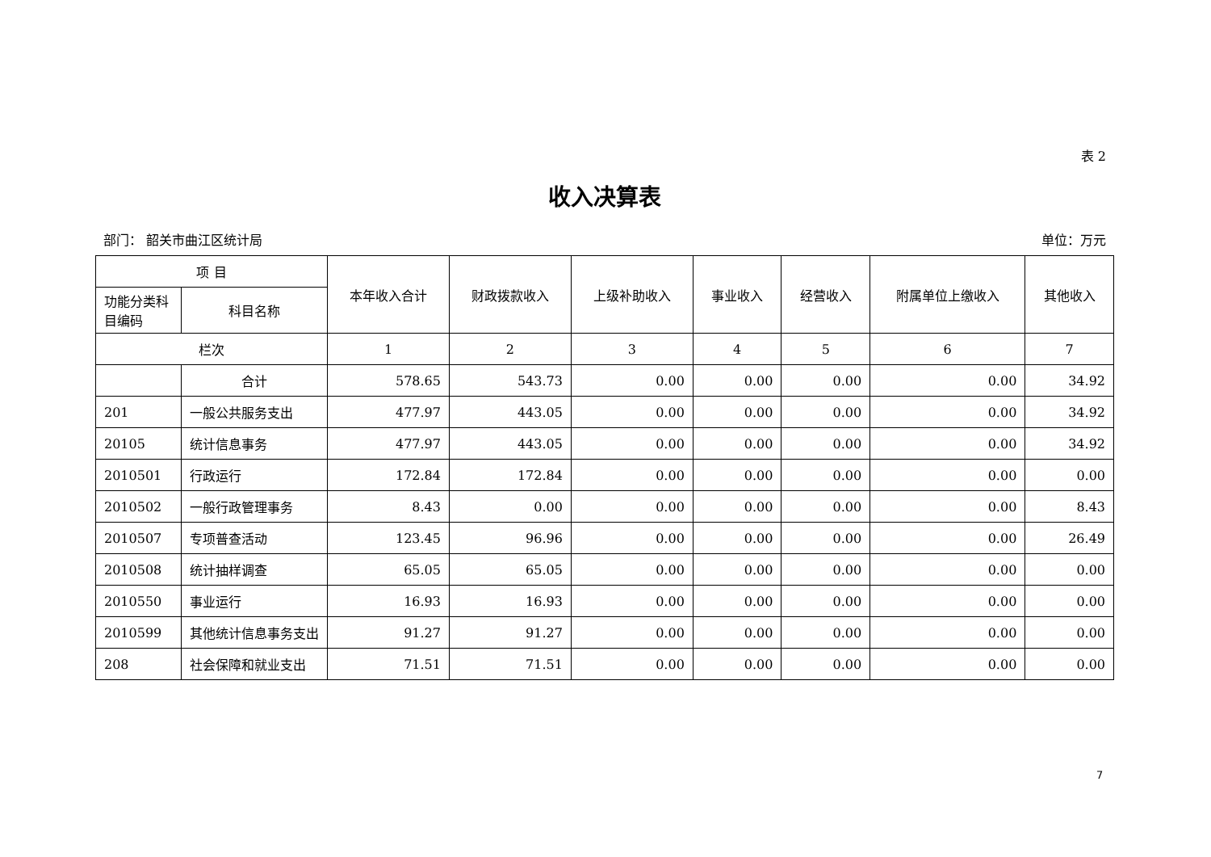表 2
收入决算表
部门： 韶关市曲江区统计局 单位：万元
| 项 目 | | 本年收入合计 | 财政拨款收入 | 上级补助收入 | 事业收入 | 经营收入 | 附属单位上缴收入 | 其他收入 |
| --- | --- | --- | --- | --- | --- | --- | --- | --- |
| 功能分类科目编码 | 科目名称 | | | | | | | |
| 栏次 | | 1 | 2 | 3 | 4 | 5 | 6 | 7 |
| | 合计 | 578.65 | 543.73 | 0.00 | 0.00 | 0.00 | 0.00 | 34.92 |
| 201 | 一般公共服务支出 | 477.97 | 443.05 | 0.00 | 0.00 | 0.00 | 0.00 | 34.92 |
| 20105 | 统计信息事务 | 477.97 | 443.05 | 0.00 | 0.00 | 0.00 | 0.00 | 34.92 |
| 2010501 | 行政运行 | 172.84 | 172.84 | 0.00 | 0.00 | 0.00 | 0.00 | 0.00 |
| 2010502 | 一般行政管理事务 | 8.43 | 0.00 | 0.00 | 0.00 | 0.00 | 0.00 | 8.43 |
| 2010507 | 专项普查活动 | 123.45 | 96.96 | 0.00 | 0.00 | 0.00 | 0.00 | 26.49 |
| 2010508 | 统计抽样调查 | 65.05 | 65.05 | 0.00 | 0.00 | 0.00 | 0.00 | 0.00 |
| 2010550 | 事业运行 | 16.93 | 16.93 | 0.00 | 0.00 | 0.00 | 0.00 | 0.00 |
| 2010599 | 其他统计信息事务支出 | 91.27 | 91.27 | 0.00 | 0.00 | 0.00 | 0.00 | 0.00 |
| 208 | 社会保障和就业支出 | 71.51 | 71.51 | 0.00 | 0.00 | 0.00 | 0.00 | 0.00 |
7